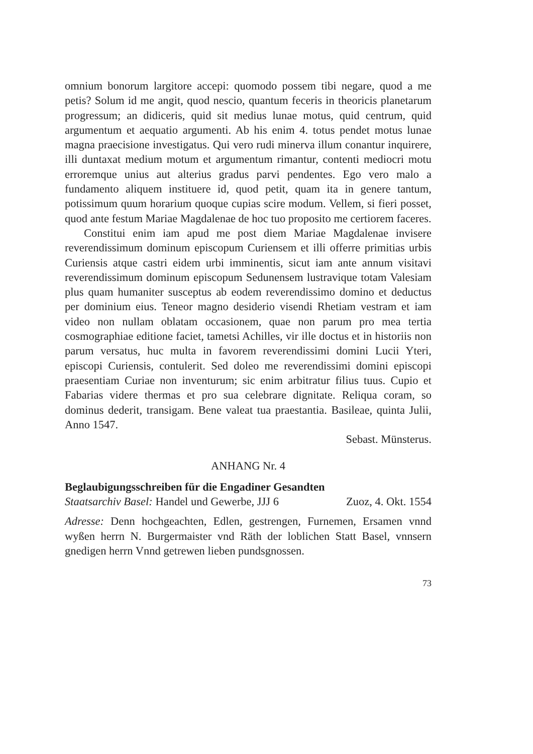omnium bonorum largitore accepi: quomodo possem tibi negare, quod a me petis? Solum id me angit, quod nescio, quantum feceris in theoricis planetarum progressum; an didiceris, quid sit medius lunae motus, quid centrum, quid argumentum et aequatio argumenti. Ab his enim 4. totus pendet motus lunae magna praecisione investigatus. Qui vero rudi minerva illum conantur inquirere, illi duntaxat medium motum et argumentum rimantur, contenti mediocri motu erroremque unius aut alterius gradus parvi pendentes. Ego vero malo a fundamento aliquem instituere id, quod petit, quam ita in genere tantum, potissimum quum horarium quoque cupias scire modum. Vellem, si fieri posset, quod ante festum Mariae Magdalenae de hoc tuo proposito me certiorem faceres.
Constitui enim iam apud me post diem Mariae Magdalenae invisere reverendissimum dominum episcopum Curiensem et illi offerre primitias urbis Curiensis atque castri eidem urbi imminentis, sicut iam ante annum visitavi reverendissimum dominum episcopum Sedunensem lustravique totam Valesiam plus quam humaniter susceptus ab eodem reverendissimo domino et deductus per dominium eius. Teneor magno desiderio visendi Rhetiam vestram et iam video non nullam oblatam occasionem, quae non parum pro mea tertia cosmographiae editione faciet, tametsi Achilles, vir ille doctus et in historiis non parum versatus, huc multa in favorem reverendissimi domini Lucii Yteri, episcopi Curiensis, contulerit. Sed doleo me reverendissimi domini episcopi praesentiam Curiae non inventurum; sic enim arbitratur filius tuus. Cupio et Fabarias videre thermas et pro sua celebrare dignitate. Reliqua coram, so dominus dederit, transigam. Bene valeat tua praestantia. Basileae, quinta Julii, Anno 1547.
Sebast. Münsterus.
ANHANG Nr. 4
Beglaubigungsschreiben für die Engadiner Gesandten
Staatsarchiv Basel: Handel und Gewerbe, JJJ 6 Zuoz, 4. Okt. 1554
Adresse: Denn hochgeachten, Edlen, gestrengen, Furnemen, Ersamen vnnd wyßen herrn N. Burgermaister vnd Räth der loblichen Statt Basel, vnnsern gnedigen herrn Vnnd getrewen lieben pundsgnossen.
73